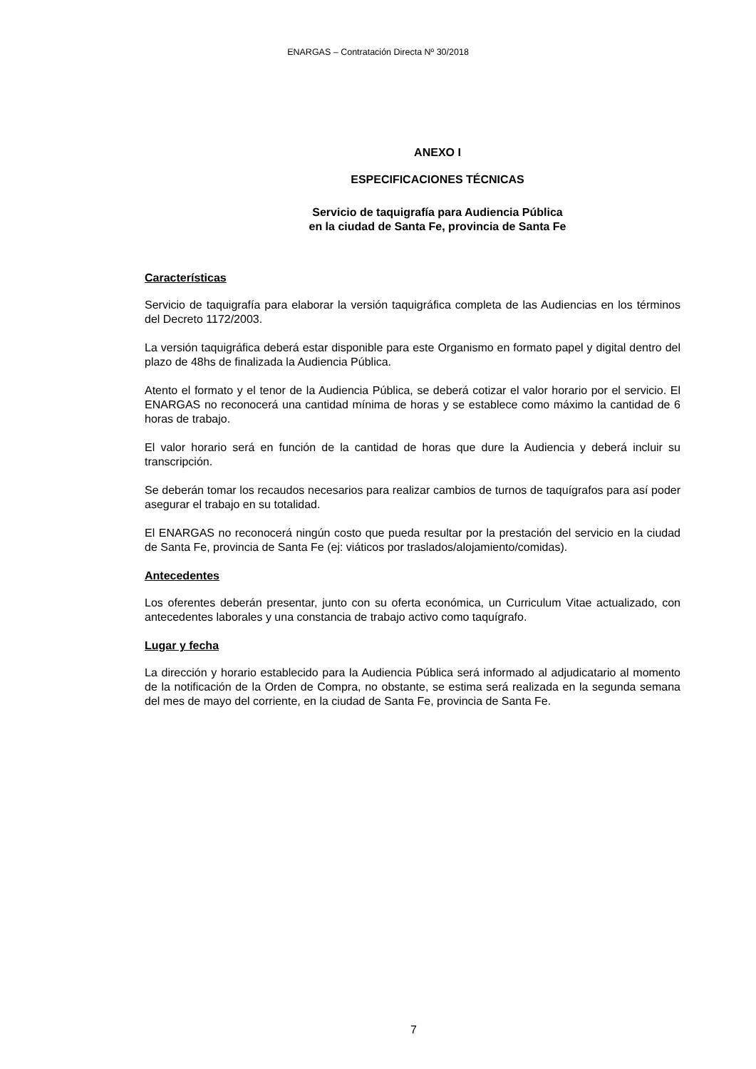ENARGAS – Contratación Directa Nº 30/2018
ANEXO I
ESPECIFICACIONES TÉCNICAS
Servicio de taquigrafía para Audiencia Pública
en la ciudad de Santa Fe, provincia de Santa Fe
Características
Servicio de taquigrafía para elaborar la versión taquigráfica completa de las Audiencias en los términos del Decreto 1172/2003.
La versión taquigráfica deberá estar disponible para este Organismo en formato papel y digital dentro del plazo de 48hs de finalizada la Audiencia Pública.
Atento el formato y el tenor de la Audiencia Pública, se deberá cotizar el valor horario por el servicio. El ENARGAS no reconocerá una cantidad mínima de horas y se establece como máximo la cantidad de 6 horas de trabajo.
El valor horario será en función de la cantidad de horas que dure la Audiencia y deberá incluir su transcripción.
Se deberán tomar los recaudos necesarios para realizar cambios de turnos de taquígrafos para así poder asegurar el trabajo en su totalidad.
El ENARGAS no reconocerá ningún costo que pueda resultar por la prestación del servicio en la ciudad de Santa Fe, provincia de Santa Fe (ej: viáticos por traslados/alojamiento/comidas).
Antecedentes
Los oferentes deberán presentar, junto con su oferta económica, un Curriculum Vitae actualizado, con antecedentes laborales y una constancia de trabajo activo como taquígrafo.
Lugar y fecha
La dirección y horario establecido para la Audiencia Pública será informado al adjudicatario al momento de la notificación de la Orden de Compra, no obstante, se estima será realizada en la segunda semana del mes de mayo del corriente, en la ciudad de Santa Fe, provincia de Santa Fe.
7